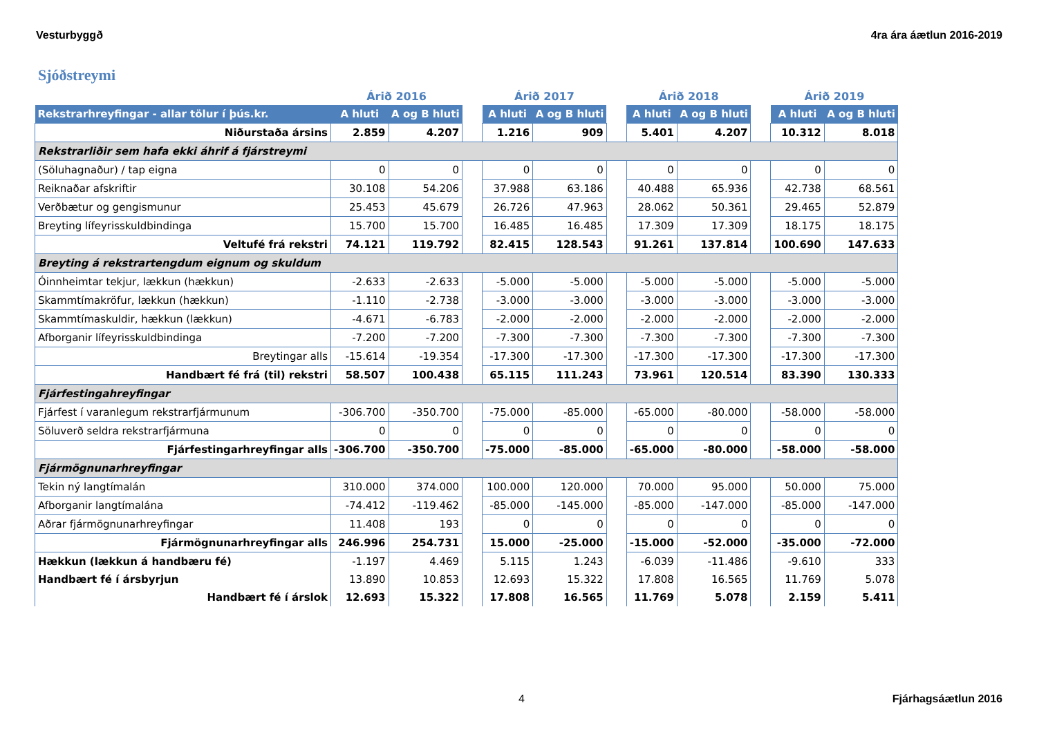Vesturbyggð 4ra ára áætlun 2016-2019
Sjóðstreymi
| | Árið 2016 | | | Árið 2017 | | | Árið 2018 | | | Árið 2019 | |
| --- | --- | --- | --- | --- | --- | --- | --- | --- | --- | --- | --- |
| Rekstrarhreyfingar - allar tölur í þús.kr. | A hluti | A og B hluti | | A hluti | A og B hluti | | A hluti | A og B hluti | | A hluti | A og B hluti |
| Niðurstaða ársins | 2.859 | 4.207 | | 1.216 | 909 | | 5.401 | 4.207 | | 10.312 | 8.018 |
| Rekstrarliðir sem hafa ekki áhrif á fjárstreymi | | | | | | | | | | | |
| (Söluhagnaður) / tap eigna | 0 | 0 | | 0 | 0 | | 0 | 0 | | 0 | 0 |
| Reiknaðar afskriftir | 30.108 | 54.206 | | 37.988 | 63.186 | | 40.488 | 65.936 | | 42.738 | 68.561 |
| Verðbætur og gengismunur | 25.453 | 45.679 | | 26.726 | 47.963 | | 28.062 | 50.361 | | 29.465 | 52.879 |
| Breyting lífeyrisskuldbindinga | 15.700 | 15.700 | | 16.485 | 16.485 | | 17.309 | 17.309 | | 18.175 | 18.175 |
| Veltufé frá rekstri | 74.121 | 119.792 | | 82.415 | 128.543 | | 91.261 | 137.814 | | 100.690 | 147.633 |
| Breyting á rekstrartengdum eignum og skuldum | | | | | | | | | | | |
| Óinnheimtar tekjur, lækkun (hækkun) | -2.633 | -2.633 | | -5.000 | -5.000 | | -5.000 | -5.000 | | -5.000 | -5.000 |
| Skammtímakröfur, lækkun (hækkun) | -1.110 | -2.738 | | -3.000 | -3.000 | | -3.000 | -3.000 | | -3.000 | -3.000 |
| Skammtímaskuldir, hækkun (lækkun) | -4.671 | -6.783 | | -2.000 | -2.000 | | -2.000 | -2.000 | | -2.000 | -2.000 |
| Afborganir lífeyrisskuldbindinga | -7.200 | -7.200 | | -7.300 | -7.300 | | -7.300 | -7.300 | | -7.300 | -7.300 |
| Breytingar alls | -15.614 | -19.354 | | -17.300 | -17.300 | | -17.300 | -17.300 | | -17.300 | -17.300 |
| Handbært fé frá (til) rekstri | 58.507 | 100.438 | | 65.115 | 111.243 | | 73.961 | 120.514 | | 83.390 | 130.333 |
| Fjárfestingahreyfingar | | | | | | | | | | | |
| Fjárfest í varanlegum rekstrarfjármunum | -306.700 | -350.700 | | -75.000 | -85.000 | | -65.000 | -80.000 | | -58.000 | -58.000 |
| Söluverð seldra rekstrarfjármuna | 0 | 0 | | 0 | 0 | | 0 | 0 | | 0 | 0 |
| Fjárfestingarhreyfingar alls | -306.700 | -350.700 | | -75.000 | -85.000 | | -65.000 | -80.000 | | -58.000 | -58.000 |
| Fjármögnunarhreyfingar | | | | | | | | | | | |
| Tekin ný langtímalán | 310.000 | 374.000 | | 100.000 | 120.000 | | 70.000 | 95.000 | | 50.000 | 75.000 |
| Afborganir langtímalána | -74.412 | -119.462 | | -85.000 | -145.000 | | -85.000 | -147.000 | | -85.000 | -147.000 |
| Aðrar fjármögnunarhreyfingar | 11.408 | 193 | | 0 | 0 | | 0 | 0 | | 0 | 0 |
| Fjármögnunarhreyfingar alls | 246.996 | 254.731 | | 15.000 | -25.000 | | -15.000 | -52.000 | | -35.000 | -72.000 |
| Hækkun (lækkun á handbæru fé) | -1.197 | 4.469 | | 5.115 | 1.243 | | -6.039 | -11.486 | | -9.610 | 333 |
| Handbært fé í ársbyrjun | 13.890 | 10.853 | | 12.693 | 15.322 | | 17.808 | 16.565 | | 11.769 | 5.078 |
| Handbært fé í árslok | 12.693 | 15.322 | | 17.808 | 16.565 | | 11.769 | 5.078 | | 2.159 | 5.411 |
4 Fjárhagsáætlun 2016